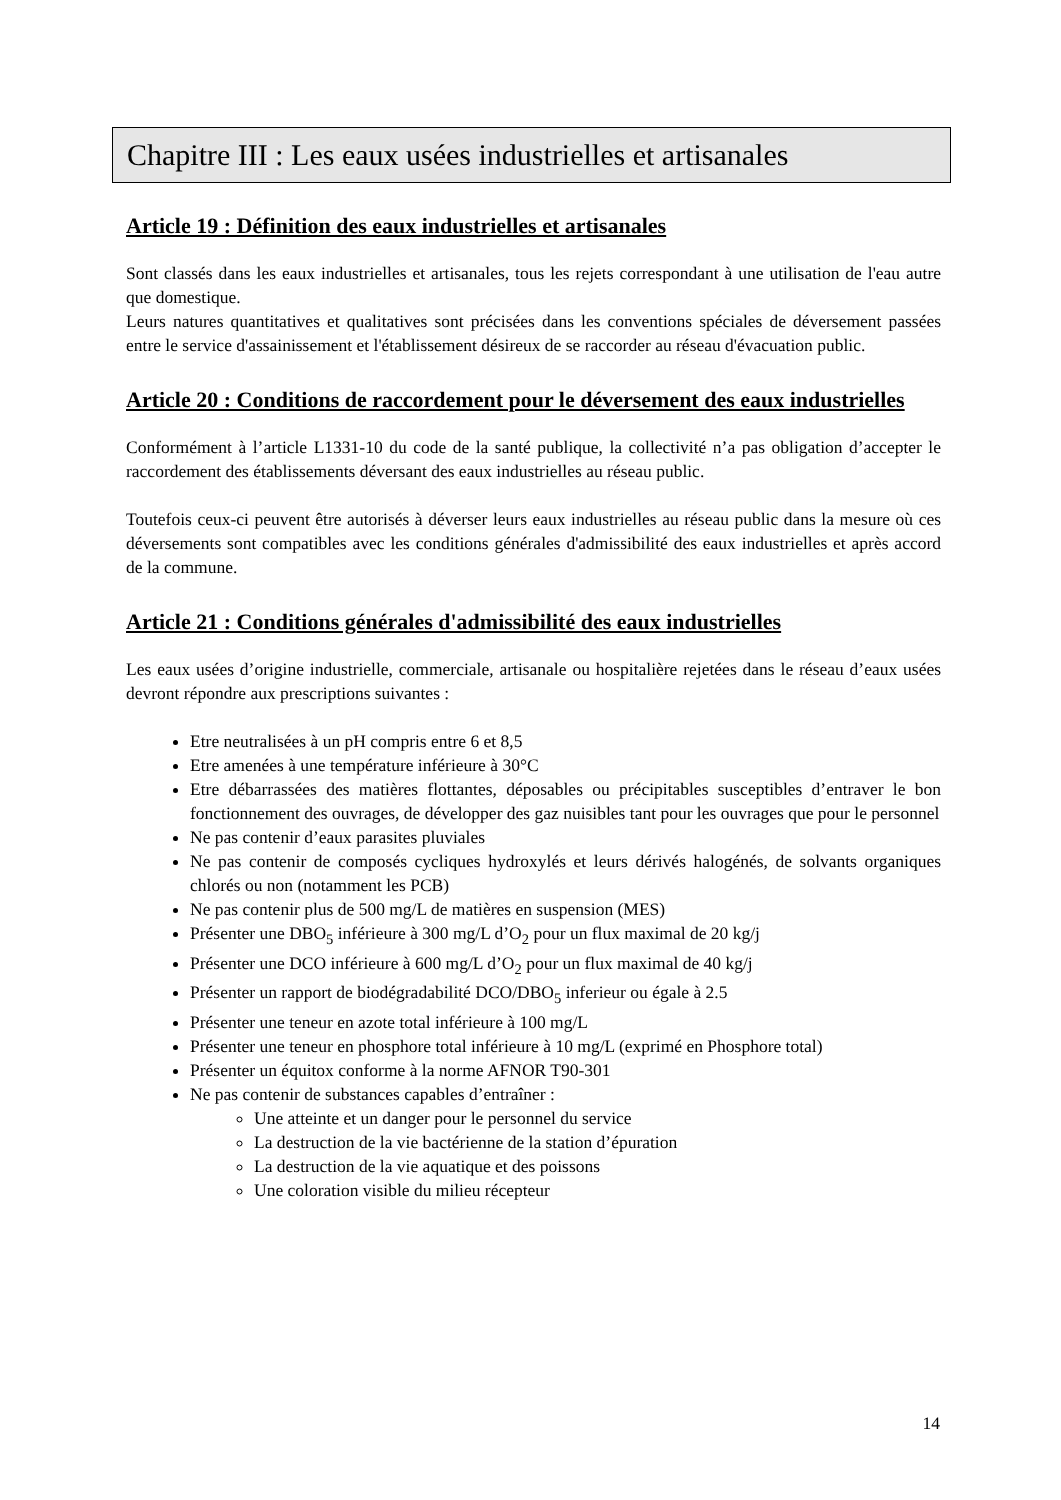Chapitre III : Les eaux usées industrielles et artisanales
Article 19 : Définition des eaux industrielles et artisanales
Sont classés dans les eaux industrielles et artisanales, tous les rejets correspondant à une utilisation de l'eau autre que domestique.
Leurs natures quantitatives et qualitatives sont précisées dans les conventions spéciales de déversement passées entre le service d'assainissement et l'établissement désireux de se raccorder au réseau d'évacuation public.
Article 20 : Conditions de raccordement pour le déversement des eaux industrielles
Conformément à l’article L1331-10 du code de la santé publique, la collectivité n’a pas obligation d’accepter le raccordement des établissements déversant des eaux industrielles au réseau public.
Toutefois ceux-ci peuvent être autorisés à déverser leurs eaux industrielles au réseau public dans la mesure où ces déversements sont compatibles avec les conditions générales d'admissibilité des eaux industrielles et après accord de la commune.
Article 21 : Conditions générales d'admissibilité des eaux industrielles
Les eaux usées d’origine industrielle, commerciale, artisanale ou hospitalière rejetées dans le réseau d’eaux usées devront répondre aux prescriptions suivantes :
Etre neutralisées à un pH compris entre 6 et 8,5
Etre amenées à une température inférieure à 30°C
Etre débarrassées des matières flottantes, déposables ou précipitables susceptibles d’entraver le bon fonctionnement des ouvrages, de développer des gaz nuisibles tant pour les ouvrages que pour le personnel
Ne pas contenir d’eaux parasites pluviales
Ne pas contenir de composés cycliques hydroxylés et leurs dérivés halogénés, de solvants organiques chlorés ou non (notamment les PCB)
Ne pas contenir plus de 500 mg/L de matières en suspension (MES)
Présenter une DBO<sub>5</sub> inférieure à 300 mg/L d’O<sub>2</sub> pour un flux maximal de 20 kg/j
Présenter une DCO inférieure à 600 mg/L d’O<sub>2</sub> pour un flux maximal de 40 kg/j
Présenter un rapport de biodégradabilité DCO/DBO<sub>5</sub> inferieur ou égale à 2.5
Présenter une teneur en azote total inférieure à 100 mg/L
Présenter une teneur en phosphore total inférieure à 10 mg/L (exprimé en Phosphore total)
Présenter un équitox conforme à la norme AFNOR T90-301
Ne pas contenir de substances capables d’entraîner :
Une atteinte et un danger pour le personnel du service
La destruction de la vie bactérienne de la station d’épuration
La destruction de la vie aquatique et des poissons
Une coloration visible du milieu récepteur
14